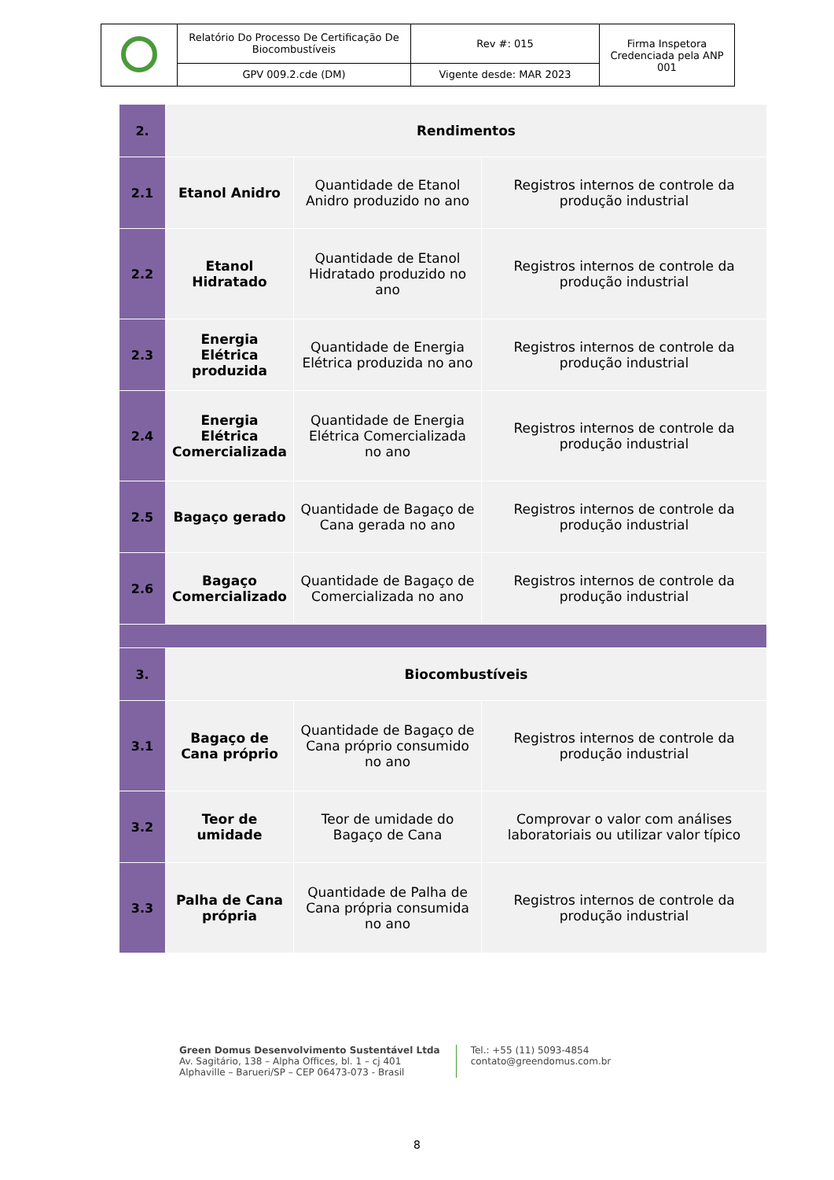| | Relatório Do Processo De Certificação De Biocombustíveis | Rev #: 015 | Firma Inspetora Credenciada pela ANP 001 |
| | GPV 009.2.cde (DM) | Vigente desde: MAR 2023 | |
| 2. | Rendimentos | | |
| 2.1 | Etanol Anidro | Quantidade de Etanol Anidro produzido no ano | Registros internos de controle da produção industrial |
| 2.2 | Etanol Hidratado | Quantidade de Etanol Hidratado produzido no ano | Registros internos de controle da produção industrial |
| 2.3 | Energia Elétrica produzida | Quantidade de Energia Elétrica produzida no ano | Registros internos de controle da produção industrial |
| 2.4 | Energia Elétrica Comercializada | Quantidade de Energia Elétrica Comercializada no ano | Registros internos de controle da produção industrial |
| 2.5 | Bagaço gerado | Quantidade de Bagaço de Cana gerada no ano | Registros internos de controle da produção industrial |
| 2.6 | Bagaço Comercializado | Quantidade de Bagaço de Comercializada no ano | Registros internos de controle da produção industrial |
| 3. | Biocombustíveis | | |
| 3.1 | Bagaço de Cana próprio | Quantidade de Bagaço de Cana próprio consumido no ano | Registros internos de controle da produção industrial |
| 3.2 | Teor de umidade | Teor de umidade do Bagaço de Cana | Comprovar o valor com análises laboratoriais ou utilizar valor típico |
| 3.3 | Palha de Cana própria | Quantidade de Palha de Cana própria consumida no ano | Registros internos de controle da produção industrial |
Green Domus Desenvolvimento Sustentável Ltda
Av. Sagitário, 138 – Alpha Offices, bl. 1 – cj 401
Alphaville – Barueri/SP – CEP 06473-073 - Brasil
Tel.: +55 (11) 5093-4854
contato@greendomus.com.br
8